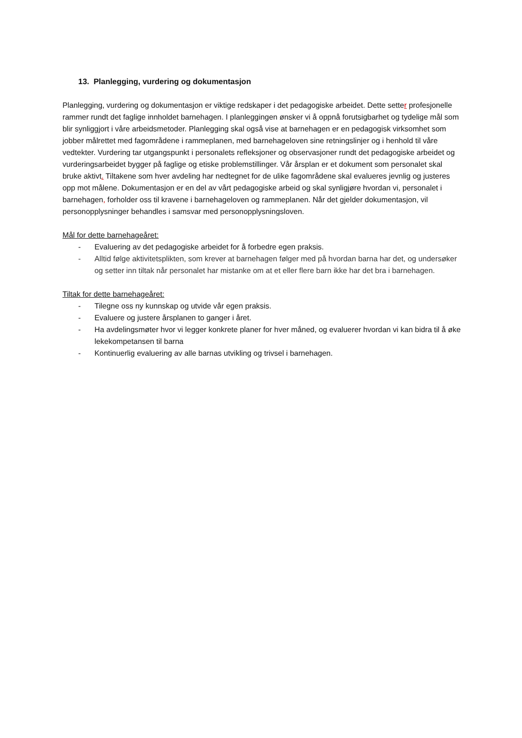13. Planlegging, vurdering og dokumentasjon
Planlegging, vurdering og dokumentasjon er viktige redskaper i det pedagogiske arbeidet. Dette setter profesjonelle rammer rundt det faglige innholdet barnehagen. I planleggingen ønsker vi å oppnå forutsigbarhet og tydelige mål som blir synliggjort i våre arbeidsmetoder. Planlegging skal også vise at barnehagen er en pedagogisk virksomhet som jobber målrettet med fagområdene i rammeplanen, med barnehageloven sine retningslinjer og i henhold til våre vedtekter. Vurdering tar utgangspunkt i personalets refleksjoner og observasjoner rundt det pedagogiske arbeidet og vurderingsarbeidet bygger på faglige og etiske problemstillinger. Vår årsplan er et dokument som personalet skal bruke aktivt. Tiltakene som hver avdeling har nedtegnet for de ulike fagområdene skal evalueres jevnlig og justeres opp mot målene. Dokumentasjon er en del av vårt pedagogiske arbeid og skal synligjøre hvordan vi, personalet i barnehagen, forholder oss til kravene i barnehageloven og rammeplanen. Når det gjelder dokumentasjon, vil personopplysninger behandles i samsvar med personopplysningsloven.
Mål for dette barnehageåret:
- Evaluering av det pedagogiske arbeidet for å forbedre egen praksis.
- Alltid følge aktivitetsplikten, som krever at barnehagen følger med på hvordan barna har det, og undersøker og setter inn tiltak når personalet har mistanke om at et eller flere barn ikke har det bra i barnehagen.
Tiltak for dette barnehageåret:
- Tilegne oss ny kunnskap og utvide vår egen praksis.
- Evaluere og justere årsplanen to ganger i året.
- Ha avdelingsmøter hvor vi legger konkrete planer for hver måned, og evaluerer hvordan vi kan bidra til å øke lekekompetansen til barna
- Kontinuerlig evaluering av alle barnas utvikling og trivsel i barnehagen.